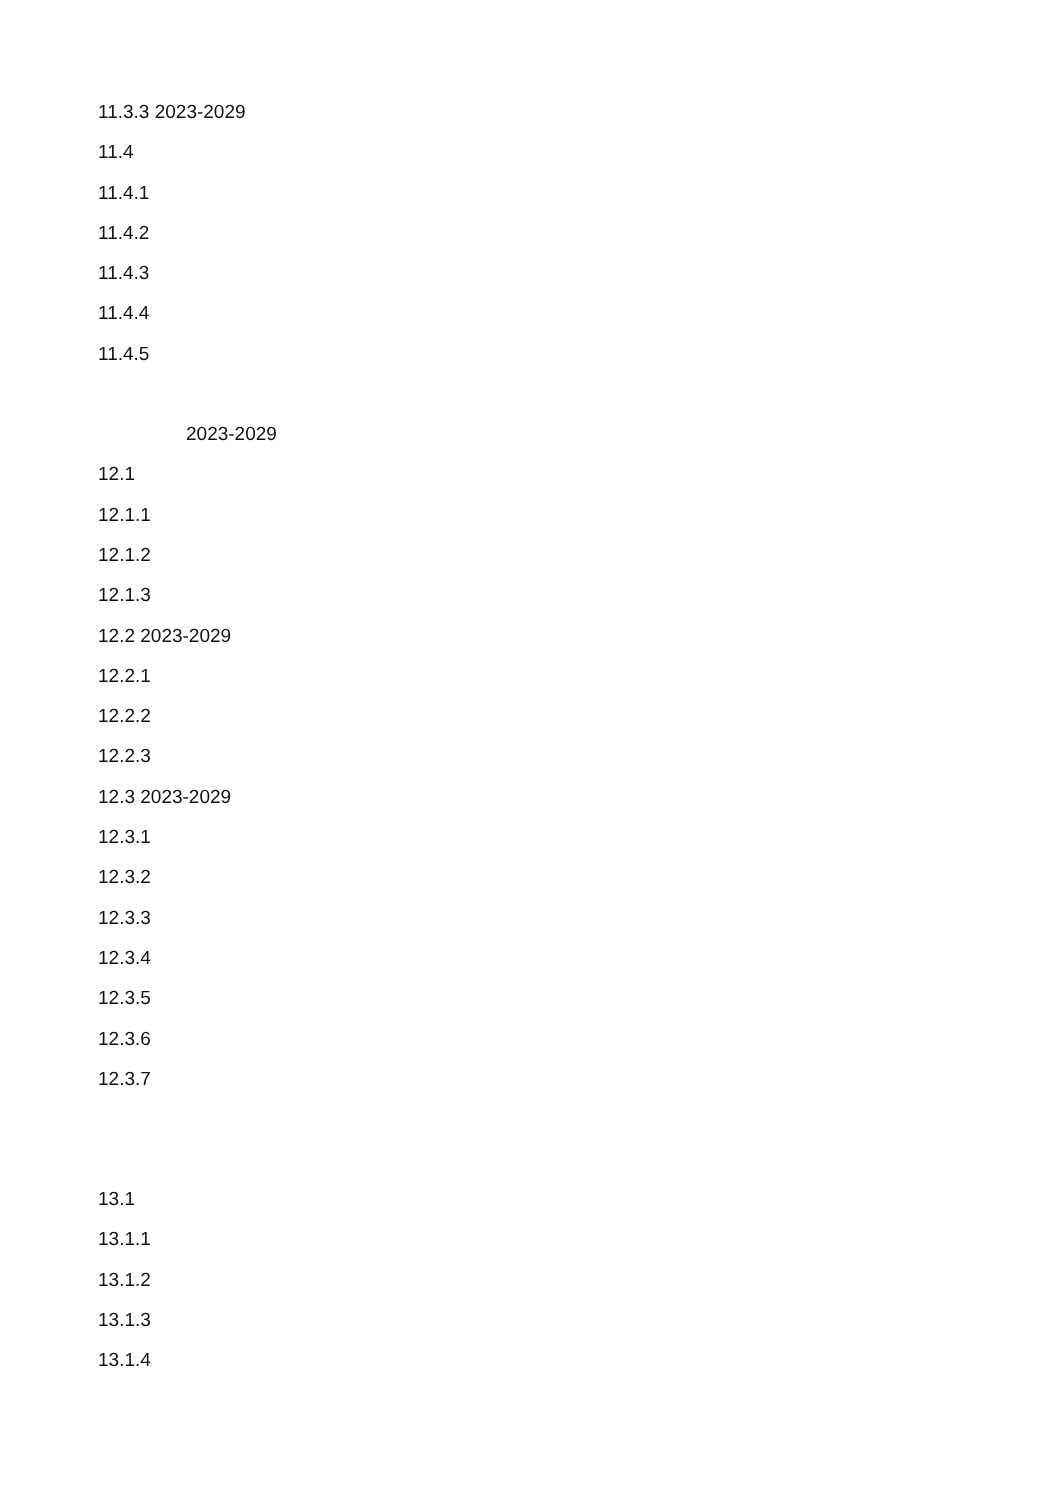11.3.3 2023-2029
11.4
11.4.1
11.4.2
11.4.3
11.4.4
11.4.5
2023-2029
12.1
12.1.1
12.1.2
12.1.3
12.2 2023-2029
12.2.1
12.2.2
12.2.3
12.3 2023-2029
12.3.1
12.3.2
12.3.3
12.3.4
12.3.5
12.3.6
12.3.7
13.1
13.1.1
13.1.2
13.1.3
13.1.4